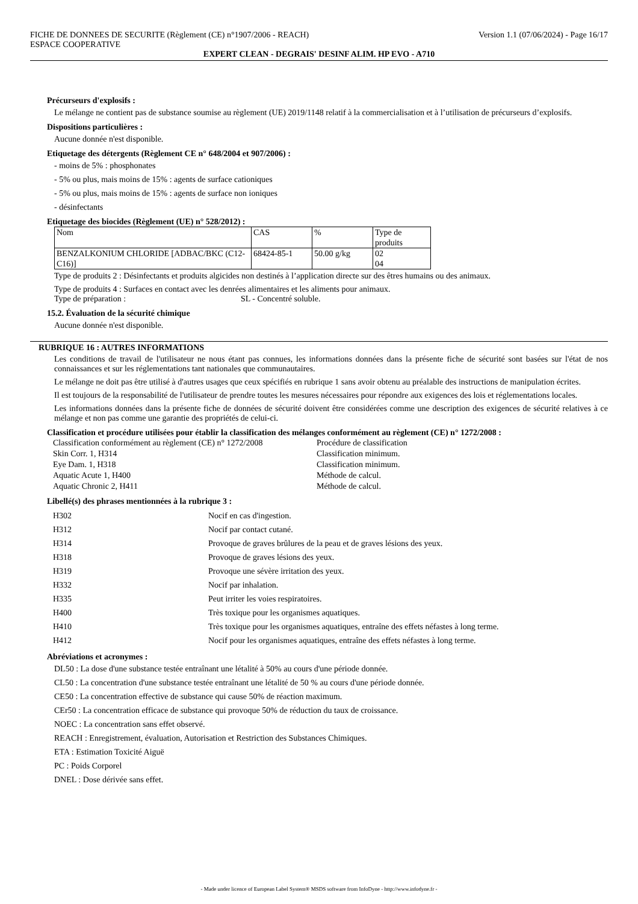FICHE DE DONNEES DE SECURITE (Règlement (CE) n°1907/2006 - REACH) Version 1.1 (07/06/2024) - Page 16/17
ESPACE COOPERATIVE
EXPERT CLEAN - DEGRAIS' DESINF ALIM. HP EVO - A710
Précurseurs d'explosifs :
Le mélange ne contient pas de substance soumise au règlement (UE) 2019/1148 relatif à la commercialisation et à l’utilisation de précurseurs d’explosifs.
Dispositions particulières :
Aucune donnée n'est disponible.
Etiquetage des détergents (Règlement CE n° 648/2004 et 907/2006) :
- moins de 5% : phosphonates
- 5% ou plus, mais moins de 15% : agents de surface cationiques
- 5% ou plus, mais moins de 15% : agents de surface non ioniques
- désinfectants
Etiquetage des biocides (Règlement (UE) n° 528/2012) :
| Nom | CAS | % | Type de produits |
| BENZALKONIUM CHLORIDE [ADBAC/BKC (C12-C16)] | 68424-85-1 | 50.00 g/kg | 02 04 |
Type de produits 2 : Désinfectants et produits algicides non destinés à l’application directe sur des êtres humains ou des animaux.
Type de produits 4 : Surfaces en contact avec les denrées alimentaires et les aliments pour animaux.
Type de préparation : SL - Concentré soluble.
15.2. Évaluation de la sécurité chimique
Aucune donnée n'est disponible.
RUBRIQUE 16 : AUTRES INFORMATIONS
Les conditions de travail de l'utilisateur ne nous étant pas connues, les informations données dans la présente fiche de sécurité sont basées sur l'état de nos connaissances et sur les réglementations tant nationales que communautaires.
Le mélange ne doit pas être utilisé à d'autres usages que ceux spécifiés en rubrique 1 sans avoir obtenu au préalable des instructions de manipulation écrites.
Il est toujours de la responsabilité de l'utilisateur de prendre toutes les mesures nécessaires pour répondre aux exigences des lois et réglementations locales.
Les informations données dans la présente fiche de données de sécurité doivent être considérées comme une description des exigences de sécurité relatives à ce mélange et non pas comme une garantie des propriétés de celui-ci.
Classification et procédure utilisées pour établir la classification des mélanges conformément au règlement (CE) n° 1272/2008 :
| Classification conformément au règlement (CE) n° 1272/2008 | Procédure de classification |
| Skin Corr. 1, H314 | Classification minimum. |
| Eye Dam. 1, H318 | Classification minimum. |
| Aquatic Acute 1, H400 | Méthode de calcul. |
| Aquatic Chronic 2, H411 | Méthode de calcul. |
Libellé(s) des phrases mentionnées à la rubrique 3 :
| H302 | Nocif en cas d'ingestion. |
| H312 | Nocif par contact cutané. |
| H314 | Provoque de graves brûlures de la peau et de graves lésions des yeux. |
| H318 | Provoque de graves lésions des yeux. |
| H319 | Provoque une sévère irritation des yeux. |
| H332 | Nocif par inhalation. |
| H335 | Peut irriter les voies respiratoires. |
| H400 | Très toxique pour les organismes aquatiques. |
| H410 | Très toxique pour les organismes aquatiques, entraîne des effets néfastes à long terme. |
| H412 | Nocif pour les organismes aquatiques, entraîne des effets néfastes à long terme. |
Abréviations et acronymes :
DL50 : La dose d'une substance testée entraînant une létalité à 50% au cours d'une période donnée.
CL50 : La concentration d'une substance testée entraînant une létalité de 50 % au cours d'une période donnée.
CE50 : La concentration effective de substance qui cause 50% de réaction maximum.
CEr50 : La concentration efficace de substance qui provoque 50% de réduction du taux de croissance.
NOEC : La concentration sans effet observé.
REACH : Enregistrement, évaluation, Autorisation et Restriction des Substances Chimiques.
ETA : Estimation Toxicité Aiguë
PC : Poids Corporel
DNEL : Dose dérivée sans effet.
- Made under licence of European Label System® MSDS software from InfoDyne - http://www.infodyne.fr -